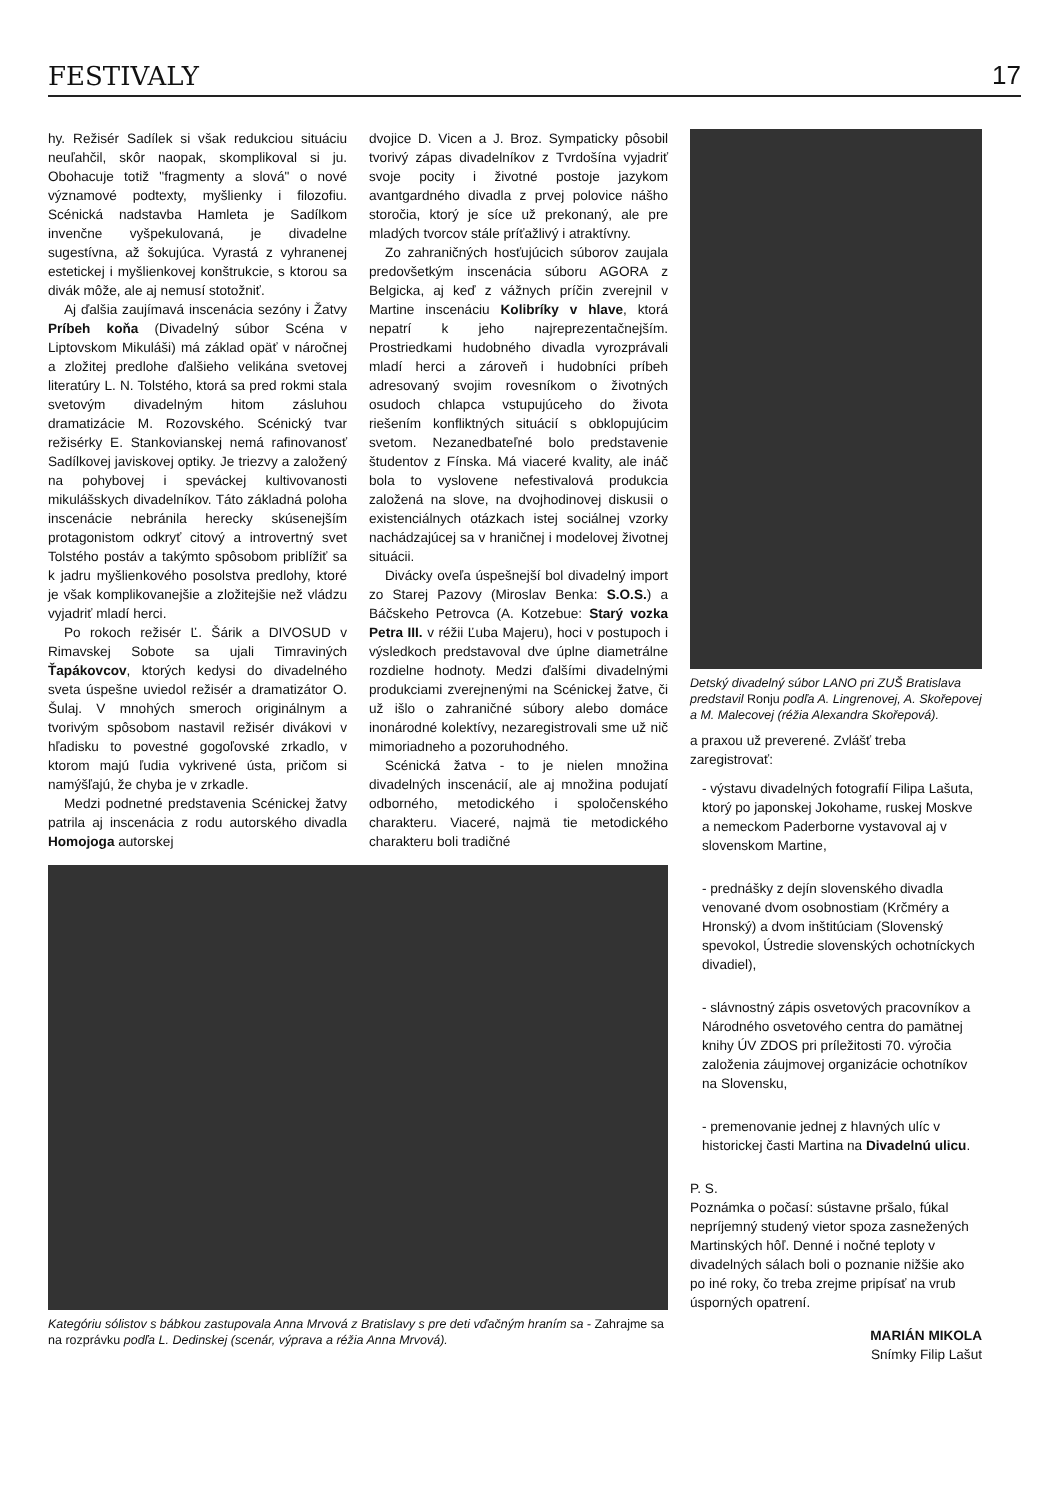FESTIVALY 17
hy. Režisér Sadílek si však redukciou situáciu neuľahčil, skôr naopak, skomplikoval si ju. Obohacuje totiž "fragmenty a slová" o nové významové podtexty, myšlienky i filozofiu. Scénická nadstavba Hamleta je Sadílkom invenčne vyšpekulovaná, je divadelne sugestívna, až šokujúca. Vyrastá z vyhranenej estetickej i myšlienkovej konštrukcie, s ktorou sa divák môže, ale aj nemusí stotožniť.
Aj ďalšia zaujímavá inscenácia sezóny i Žatvy Príbeh koňa (Divadelný súbor Scéna v Liptovskom Mikuláši) má základ opäť v náročnej a zložitej predlohe ďalšieho velikána svetovej literatúry L. N. Tolstého, ktorá sa pred rokmi stala svetovým divadelným hitom zásluhou dramatizácie M. Rozovského. Scénický tvar režisérky E. Stankovianskej nemá rafinovanosť Sadílkovej javiskovej optiky. Je triezvy a založený na pohybovej i speváckej kultivovanosti mikulášskych divadelníkov. Táto základná poloha inscenácie nebránila herecky skúsenejším protagonistom odkryť citový a introvertný svet Tolstého postáv a takýmto spôsobom priblížiť sa k jadru myšlienkového posolstva predlohy, ktoré je však komplikovanejšie a zložitejšie než vládzu vyjadriť mladí herci.
Po rokoch režisér Ľ. Šárik a DIVOSUD v Rimavskej Sobote sa ujali Timraviných Ťapákovcov, ktorých kedysi do divadelného sveta úspešne uviedol režisér a dramatizátor O. Šulaj. V mnohých smeroch originálnym a tvorivým spôsobom nastavil režisér divákovi v hľadisku to povestné gogoľovské zrkadlo, v ktorom majú ľudia vykrivené ústa, pričom si namýšľajú, že chyba je v zrkadle.
Medzi podnetné predstavenia Scénickej žatvy patrila aj inscenácia z rodu autorského divadla Homojoga autorskej
dvojice D. Vicen a J. Broz. Sympaticky pôsobil tvorivý zápas divadelníkov z Tvrdošína vyjadriť svoje pocity i životné postoje jazykom avantgardného divadla z prvej polovice nášho storočia, ktorý je síce už prekonaný, ale pre mladých tvorcov stále príťažlivý i atraktívny.
Zo zahraničných hosťujúcich súborov zaujala predovšetkým inscenácia súboru AGORA z Belgicka, aj keď z vážnych príčin zverejnil v Martine inscenáciu Kolibríky v hlave, ktorá nepatrí k jeho najreprezentačnejším. Prostriedkami hudobného divadla vyrozprávali mladí herci a zároveň i hudobníci príbeh adresovaný svojim rovesníkom o životných osudoch chlapca vstupujúceho do života riešením konfliktných situácií s obklopujúcim svetom. Nezanedbateľné bolo predstavenie študentov z Fínska. Má viaceré kvality, ale ináč bola to vyslovene nefestivalová produkcia založená na slove, na dvojhodinovej diskusii o existenciálnych otázkach istej sociálnej vzorky nachádzajúcej sa v hraničnej i modelovej životnej situácii.
Divácky oveľa úspešnejší bol divadelný import zo Starej Pazovy (Miroslav Benka: S.O.S.) a Báčskeho Petrovca (A. Kotzebue: Starý vozka Petra III. v réžii Ľuba Majeru), hoci v postupoch i výsledkoch predstavoval dve úplne diametrálne rozdielne hodnoty. Medzi ďalšími divadelnými produkciami zverejnenými na Scénickej žatve, či už išlo o zahraničné súbory alebo domáce inonárodné kolektívy, nezaregistrovali sme už nič mimoriadneho a pozoruhodného.
Scénická žatva - to je nielen množina divadelných inscenácií, ale aj množina podujatí odborného, metodického i spoločenského charakteru. Viaceré, najmä tie metodického charakteru boli tradičné
Kategóriu sólistov s bábkou zastupovala Anna Mrvová z Bratislavy s pre deti vďačným hraním sa - Zahrajme sa na rozprávku podľa L. Dedinskej (scenár, výprava a réžia Anna Mrvová).
Detský divadelný súbor LANO pri ZUŠ Bratislava predstavil Ronju podľa A. Lingrenovej, A. Skořepovej a M. Malecovej (réžia Alexandra Skořepová).
a praxou už preverené. Zvlášť treba zaregistrovať:
- výstavu divadelných fotografií Filipa Lašuta, ktorý po japonskej Jokohame, ruskej Moskve a nemeckom Paderborne vystavoval aj v slovenskom Martine,
- prednášky z dejín slovenského divadla venované dvom osobnostiam (Krčméry a Hronský) a dvom inštitúciam (Slovenský spevokol, Ústredie slovenských ochotníckych divadiel),
- slávnostný zápis osvetových pracovníkov a Národného osvetového centra do pamätnej knihy ÚV ZDOS pri príležitosti 70. výročia založenia záujmovej organizácie ochotníkov na Slovensku,
- premenovanie jednej z hlavných ulíc v historickej časti Martina na Divadelnú ulicu.
P. S.
Poznámka o počasí: sústavne pršalo, fúkal nepríjemný studený vietor spoza zasnežených Martinských hôľ. Denné i nočné teploty v divadelných sálach boli o poznanie nižšie ako po iné roky, čo treba zrejme pripísať na vrub úsporných opatrení.
MARIÁN MIKOLA
Snímky Filip Lašut